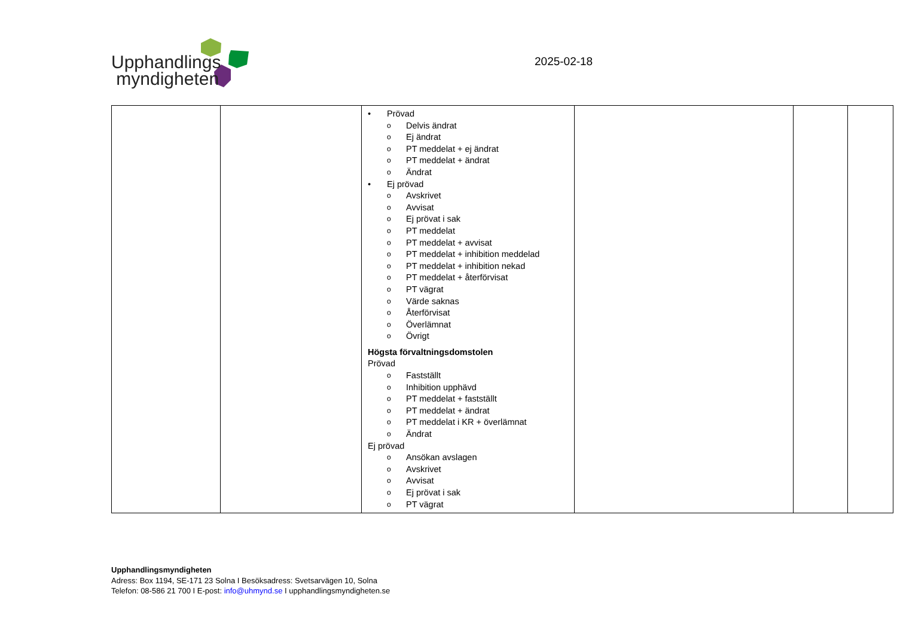Upphandlings
myndigheten
2025-02-18
| | | • Prövad o Delvis ändrat o Ej ändrat o PT meddelat + ej ändrat o PT meddelat + ändrat o Ändrat • Ej prövad o Avskrivet o Avvisat o Ej prövat i sak o PT meddelat o PT meddelat + avvisat o PT meddelat + inhibition meddelad o PT meddelat + inhibition nekad o PT meddelat + återförvisat o PT vägrat o Värde saknas o Återförvisat o Överlämnat o Övrigt Högsta förvaltningsdomstolen Prövad o Fastställt o Inhibition upphävd o PT meddelat + fastställt o PT meddelat + ändrat o PT meddelat i KR + överlämnat o Ändrat Ej prövad o Ansökan avslagen o Avskrivet o Avvisat o Ej prövat i sak o PT vägrat | | | |
Upphandlingsmyndigheten
Adress: Box 1194, SE-171 23 Solna I Besöksadress: Svetsarvägen 10, Solna
Telefon: 08-586 21 700 I E-post: info@uhmynd.se I upphandlingsmyndigheten.se